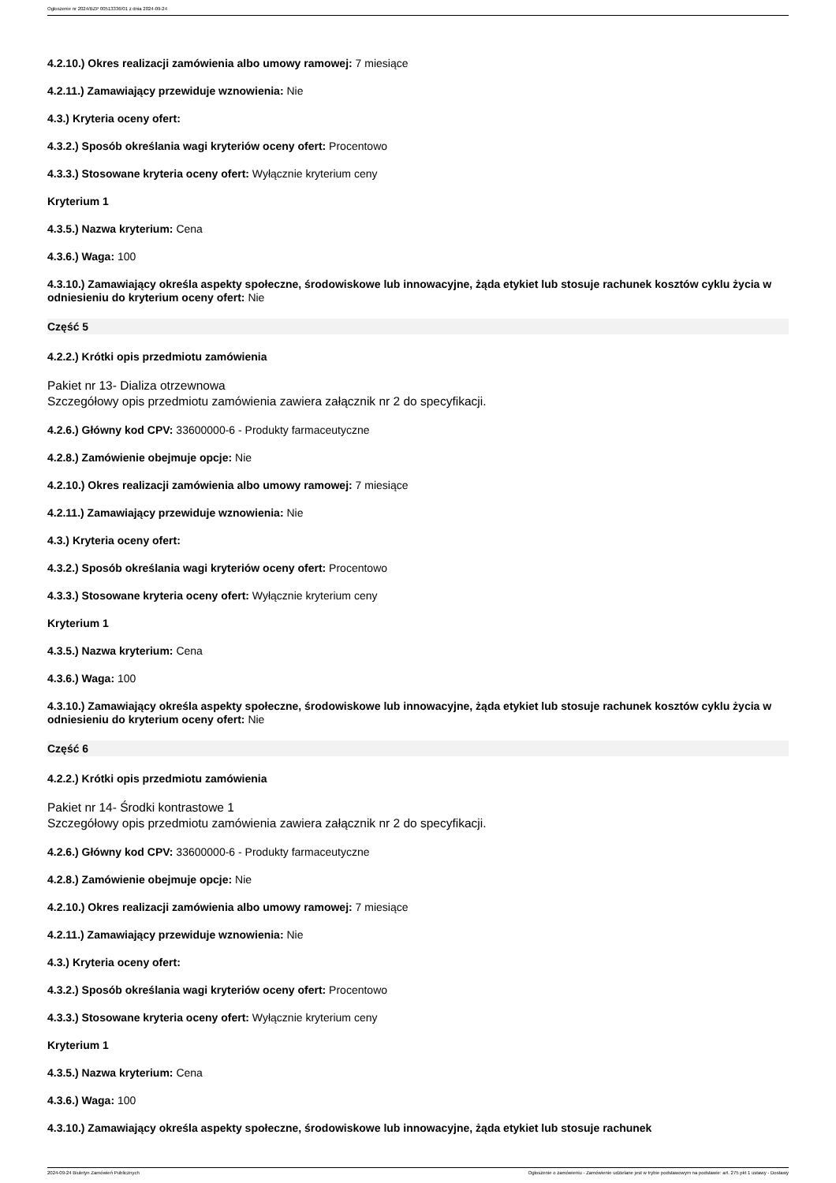Ogłoszenie nr 2024/BZP 00513336/01 z dnia 2024-09-24
4.2.10.) Okres realizacji zamówienia albo umowy ramowej: 7 miesiące
4.2.11.) Zamawiający przewiduje wznowienia: Nie
4.3.) Kryteria oceny ofert:
4.3.2.) Sposób określania wagi kryteriów oceny ofert: Procentowo
4.3.3.) Stosowane kryteria oceny ofert: Wyłącznie kryterium ceny
Kryterium 1
4.3.5.) Nazwa kryterium: Cena
4.3.6.) Waga: 100
4.3.10.) Zamawiający określa aspekty społeczne, środowiskowe lub innowacyjne, żąda etykiet lub stosuje rachunek kosztów cyklu życia w odniesieniu do kryterium oceny ofert: Nie
Część 5
4.2.2.) Krótki opis przedmiotu zamówienia
Pakiet nr 13- Dializa otrzewnowa
Szczegółowy opis przedmiotu zamówienia zawiera załącznik nr 2 do specyfikacji.
4.2.6.) Główny kod CPV: 33600000-6 - Produkty farmaceutyczne
4.2.8.) Zamówienie obejmuje opcje: Nie
4.2.10.) Okres realizacji zamówienia albo umowy ramowej: 7 miesiące
4.2.11.) Zamawiający przewiduje wznowienia: Nie
4.3.) Kryteria oceny ofert:
4.3.2.) Sposób określania wagi kryteriów oceny ofert: Procentowo
4.3.3.) Stosowane kryteria oceny ofert: Wyłącznie kryterium ceny
Kryterium 1
4.3.5.) Nazwa kryterium: Cena
4.3.6.) Waga: 100
4.3.10.) Zamawiający określa aspekty społeczne, środowiskowe lub innowacyjne, żąda etykiet lub stosuje rachunek kosztów cyklu życia w odniesieniu do kryterium oceny ofert: Nie
Część 6
4.2.2.) Krótki opis przedmiotu zamówienia
Pakiet nr 14- Środki kontrastowe 1
Szczegółowy opis przedmiotu zamówienia zawiera załącznik nr 2 do specyfikacji.
4.2.6.) Główny kod CPV: 33600000-6 - Produkty farmaceutyczne
4.2.8.) Zamówienie obejmuje opcje: Nie
4.2.10.) Okres realizacji zamówienia albo umowy ramowej: 7 miesiące
4.2.11.) Zamawiający przewiduje wznowienia: Nie
4.3.) Kryteria oceny ofert:
4.3.2.) Sposób określania wagi kryteriów oceny ofert: Procentowo
4.3.3.) Stosowane kryteria oceny ofert: Wyłącznie kryterium ceny
Kryterium 1
4.3.5.) Nazwa kryterium: Cena
4.3.6.) Waga: 100
4.3.10.) Zamawiający określa aspekty społeczne, środowiskowe lub innowacyjne, żąda etykiet lub stosuje rachunek
2024-09-24 Biuletyn Zamówień Publicznych Ogłoszenie o zamówieniu - Zamówienie udzielane jest w trybie podstawowym na podstawie: art. 275 pkt 1 ustawy - Dostawy